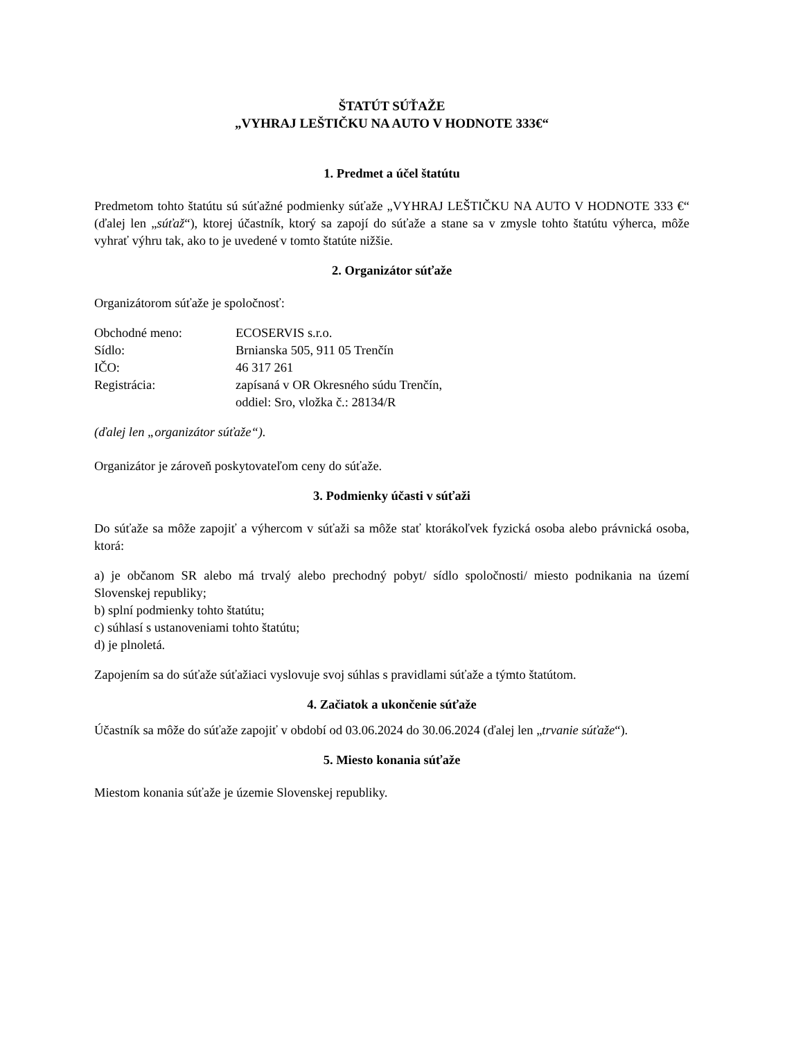ŠTATÚT SÚŤAŽE
„VYHRAJ LEŠTIČKU NA AUTO V HODNOTE 333€“
1. Predmet a účel štatútu
Predmetom tohto štatútu sú súťažné podmienky súťaže „VYHRAJ LEŠTIČKU NA AUTO V HODNOTE 333 €“ (ďalej len „súťaž“), ktorej účastník, ktorý sa zapojí do súťaže a stane sa v zmysle tohto štatútu výherca, môže vyhrať výhru tak, ako to je uvedené v tomto štatúte nižšie.
2. Organizátor súťaže
Organizátorom súťaže je spoločnosť:
| Obchodné meno: | ECOSERVIS s.r.o. |
| Sídlo: | Brnianska 505, 911 05 Trenčín |
| IČO: | 46 317 261 |
| Registrácia: | zapísaná v OR Okresného súdu Trenčín, oddiel: Sro, vložka č.: 28134/R |
(ďalej len „organizátor súťaže“).
Organizátor je zároveň poskytovateľom ceny do súťaže.
3. Podmienky účasti v súťaži
Do súťaže sa môže zapojiť a výhercom v súťaži sa môže stať ktorákoľvek fyzická osoba alebo právnická osoba, ktorá:
a) je občanom SR alebo má trvalý alebo prechodný pobyt/ sídlo spoločnosti/ miesto podnikania na území Slovenskej republiky;
b) splní podmienky tohto štatútu;
c) súhlasí s ustanoveniami tohto štatútu;
d) je plnoletá.
Zapojením sa do súťaže súťažiaci vyslovuje svoj súhlas s pravidlami súťaže a týmto štatútom.
4. Začiatok a ukončenie súťaže
Účastník sa môže do súťaže zapojiť v období od 03.06.2024 do 30.06.2024 (ďalej len „trvanie súťaže“).
5. Miesto konania súťaže
Miestom konania súťaže je územie Slovenskej republiky.